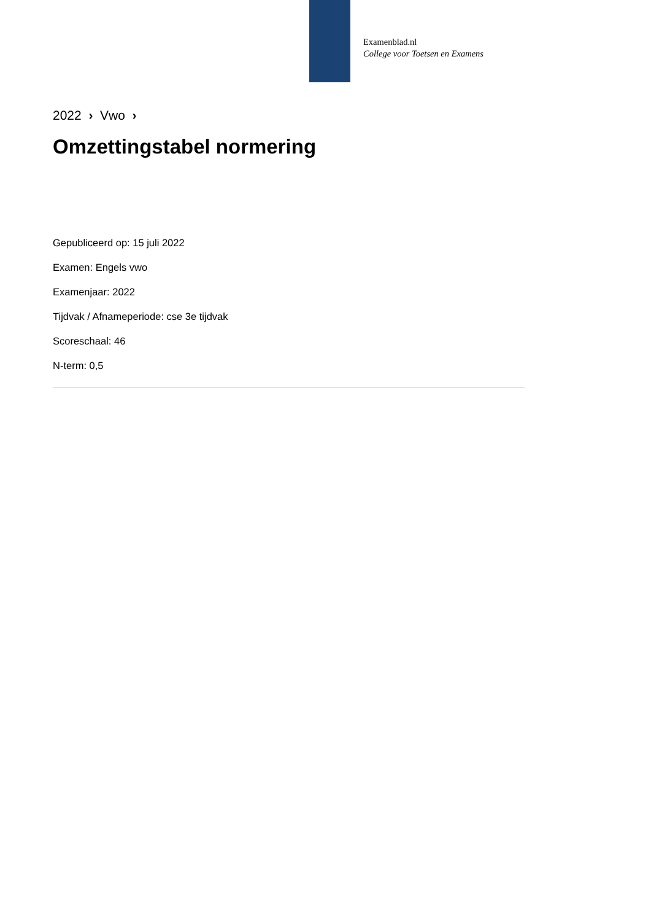Examenblad.nl
College voor Toetsen en Examens
2022 › Vwo ›
Omzettingstabel normering
Gepubliceerd op: 15 juli 2022
Examen: Engels vwo
Examenjaar: 2022
Tijdvak / Afnameperiode: cse 3e tijdvak
Scoreschaal: 46
N-term: 0,5